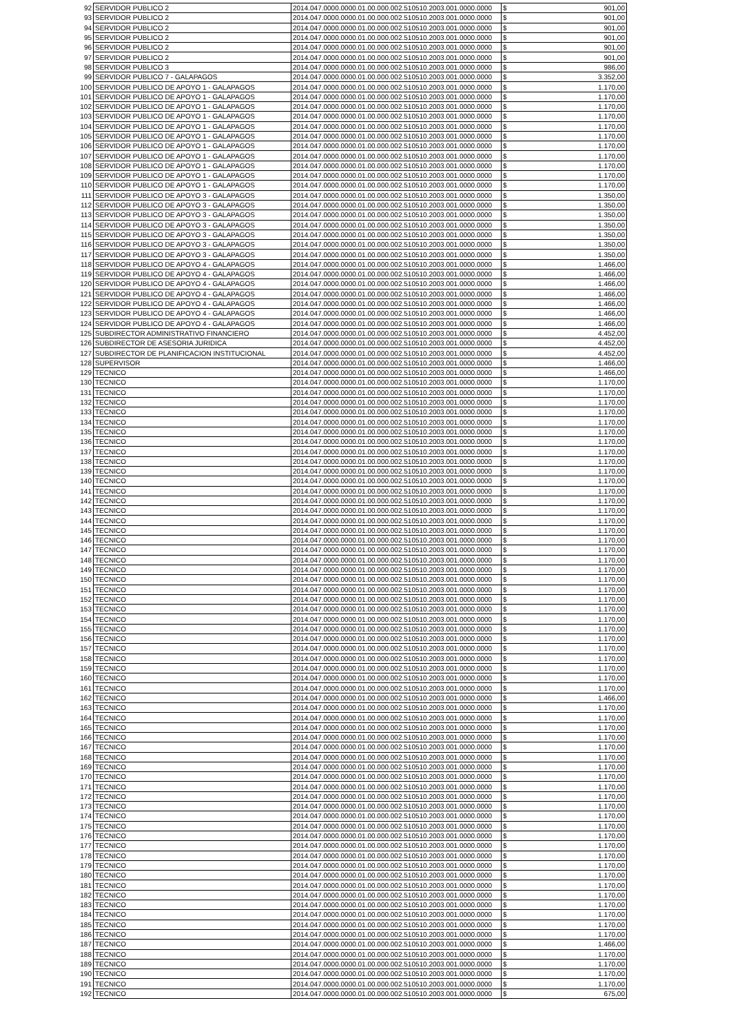| 92 | SERVIDOR PUBLICO 2 | 2014.047.0000.0000.01.00.000.002.510510.2003.001.0000.0000 | $ | 901,00 |
| 93 | SERVIDOR PUBLICO 2 | 2014.047.0000.0000.01.00.000.002.510510.2003.001.0000.0000 | $ | 901,00 |
| 94 | SERVIDOR PUBLICO 2 | 2014.047.0000.0000.01.00.000.002.510510.2003.001.0000.0000 | $ | 901,00 |
| 95 | SERVIDOR PUBLICO 2 | 2014.047.0000.0000.01.00.000.002.510510.2003.001.0000.0000 | $ | 901,00 |
| 96 | SERVIDOR PUBLICO 2 | 2014.047.0000.0000.01.00.000.002.510510.2003.001.0000.0000 | $ | 901,00 |
| 97 | SERVIDOR PUBLICO 2 | 2014.047.0000.0000.01.00.000.002.510510.2003.001.0000.0000 | $ | 901,00 |
| 98 | SERVIDOR PUBLICO 3 | 2014.047.0000.0000.01.00.000.002.510510.2003.001.0000.0000 | $ | 986,00 |
| 99 | SERVIDOR PUBLICO 7 - GALAPAGOS | 2014.047.0000.0000.01.00.000.002.510510.2003.001.0000.0000 | $ | 3.352,00 |
| 100 | SERVIDOR PUBLICO DE APOYO 1 - GALAPAGOS | 2014.047.0000.0000.01.00.000.002.510510.2003.001.0000.0000 | $ | 1.170,00 |
| 101 | SERVIDOR PUBLICO DE APOYO 1 - GALAPAGOS | 2014.047.0000.0000.01.00.000.002.510510.2003.001.0000.0000 | $ | 1.170,00 |
| 102 | SERVIDOR PUBLICO DE APOYO 1 - GALAPAGOS | 2014.047.0000.0000.01.00.000.002.510510.2003.001.0000.0000 | $ | 1.170,00 |
| 103 | SERVIDOR PUBLICO DE APOYO 1 - GALAPAGOS | 2014.047.0000.0000.01.00.000.002.510510.2003.001.0000.0000 | $ | 1.170,00 |
| 104 | SERVIDOR PUBLICO DE APOYO 1 - GALAPAGOS | 2014.047.0000.0000.01.00.000.002.510510.2003.001.0000.0000 | $ | 1.170,00 |
| 105 | SERVIDOR PUBLICO DE APOYO 1 - GALAPAGOS | 2014.047.0000.0000.01.00.000.002.510510.2003.001.0000.0000 | $ | 1.170,00 |
| 106 | SERVIDOR PUBLICO DE APOYO 1 - GALAPAGOS | 2014.047.0000.0000.01.00.000.002.510510.2003.001.0000.0000 | $ | 1.170,00 |
| 107 | SERVIDOR PUBLICO DE APOYO 1 - GALAPAGOS | 2014.047.0000.0000.01.00.000.002.510510.2003.001.0000.0000 | $ | 1.170,00 |
| 108 | SERVIDOR PUBLICO DE APOYO 1 - GALAPAGOS | 2014.047.0000.0000.01.00.000.002.510510.2003.001.0000.0000 | $ | 1.170,00 |
| 109 | SERVIDOR PUBLICO DE APOYO 1 - GALAPAGOS | 2014.047.0000.0000.01.00.000.002.510510.2003.001.0000.0000 | $ | 1.170,00 |
| 110 | SERVIDOR PUBLICO DE APOYO 1 - GALAPAGOS | 2014.047.0000.0000.01.00.000.002.510510.2003.001.0000.0000 | $ | 1.170,00 |
| 111 | SERVIDOR PUBLICO DE APOYO 3 - GALAPAGOS | 2014.047.0000.0000.01.00.000.002.510510.2003.001.0000.0000 | $ | 1.350,00 |
| 112 | SERVIDOR PUBLICO DE APOYO 3 - GALAPAGOS | 2014.047.0000.0000.01.00.000.002.510510.2003.001.0000.0000 | $ | 1.350,00 |
| 113 | SERVIDOR PUBLICO DE APOYO 3 - GALAPAGOS | 2014.047.0000.0000.01.00.000.002.510510.2003.001.0000.0000 | $ | 1.350,00 |
| 114 | SERVIDOR PUBLICO DE APOYO 3 - GALAPAGOS | 2014.047.0000.0000.01.00.000.002.510510.2003.001.0000.0000 | $ | 1.350,00 |
| 115 | SERVIDOR PUBLICO DE APOYO 3 - GALAPAGOS | 2014.047.0000.0000.01.00.000.002.510510.2003.001.0000.0000 | $ | 1.350,00 |
| 116 | SERVIDOR PUBLICO DE APOYO 3 - GALAPAGOS | 2014.047.0000.0000.01.00.000.002.510510.2003.001.0000.0000 | $ | 1.350,00 |
| 117 | SERVIDOR PUBLICO DE APOYO 3 - GALAPAGOS | 2014.047.0000.0000.01.00.000.002.510510.2003.001.0000.0000 | $ | 1.350,00 |
| 118 | SERVIDOR PUBLICO DE APOYO 4 - GALAPAGOS | 2014.047.0000.0000.01.00.000.002.510510.2003.001.0000.0000 | $ | 1.466,00 |
| 119 | SERVIDOR PUBLICO DE APOYO 4 - GALAPAGOS | 2014.047.0000.0000.01.00.000.002.510510.2003.001.0000.0000 | $ | 1.466,00 |
| 120 | SERVIDOR PUBLICO DE APOYO 4 - GALAPAGOS | 2014.047.0000.0000.01.00.000.002.510510.2003.001.0000.0000 | $ | 1.466,00 |
| 121 | SERVIDOR PUBLICO DE APOYO 4 - GALAPAGOS | 2014.047.0000.0000.01.00.000.002.510510.2003.001.0000.0000 | $ | 1.466,00 |
| 122 | SERVIDOR PUBLICO DE APOYO 4 - GALAPAGOS | 2014.047.0000.0000.01.00.000.002.510510.2003.001.0000.0000 | $ | 1.466,00 |
| 123 | SERVIDOR PUBLICO DE APOYO 4 - GALAPAGOS | 2014.047.0000.0000.01.00.000.002.510510.2003.001.0000.0000 | $ | 1.466,00 |
| 124 | SERVIDOR PUBLICO DE APOYO 4 - GALAPAGOS | 2014.047.0000.0000.01.00.000.002.510510.2003.001.0000.0000 | $ | 1.466,00 |
| 125 | SUBDIRECTOR ADMINISTRATIVO FINANCIERO | 2014.047.0000.0000.01.00.000.002.510510.2003.001.0000.0000 | $ | 4.452,00 |
| 126 | SUBDIRECTOR DE ASESORIA JURIDICA | 2014.047.0000.0000.01.00.000.002.510510.2003.001.0000.0000 | $ | 4.452,00 |
| 127 | SUBDIRECTOR DE PLANIFICACION INSTITUCIONAL | 2014.047.0000.0000.01.00.000.002.510510.2003.001.0000.0000 | $ | 4.452,00 |
| 128 | SUPERVISOR | 2014.047.0000.0000.01.00.000.002.510510.2003.001.0000.0000 | $ | 1.466,00 |
| 129 | TECNICO | 2014.047.0000.0000.01.00.000.002.510510.2003.001.0000.0000 | $ | 1.466,00 |
| 130 | TECNICO | 2014.047.0000.0000.01.00.000.002.510510.2003.001.0000.0000 | $ | 1.170,00 |
| 131 | TECNICO | 2014.047.0000.0000.01.00.000.002.510510.2003.001.0000.0000 | $ | 1.170,00 |
| 132 | TECNICO | 2014.047.0000.0000.01.00.000.002.510510.2003.001.0000.0000 | $ | 1.170,00 |
| 133 | TECNICO | 2014.047.0000.0000.01.00.000.002.510510.2003.001.0000.0000 | $ | 1.170,00 |
| 134 | TECNICO | 2014.047.0000.0000.01.00.000.002.510510.2003.001.0000.0000 | $ | 1.170,00 |
| 135 | TECNICO | 2014.047.0000.0000.01.00.000.002.510510.2003.001.0000.0000 | $ | 1.170,00 |
| 136 | TECNICO | 2014.047.0000.0000.01.00.000.002.510510.2003.001.0000.0000 | $ | 1.170,00 |
| 137 | TECNICO | 2014.047.0000.0000.01.00.000.002.510510.2003.001.0000.0000 | $ | 1.170,00 |
| 138 | TECNICO | 2014.047.0000.0000.01.00.000.002.510510.2003.001.0000.0000 | $ | 1.170,00 |
| 139 | TECNICO | 2014.047.0000.0000.01.00.000.002.510510.2003.001.0000.0000 | $ | 1.170,00 |
| 140 | TECNICO | 2014.047.0000.0000.01.00.000.002.510510.2003.001.0000.0000 | $ | 1.170,00 |
| 141 | TECNICO | 2014.047.0000.0000.01.00.000.002.510510.2003.001.0000.0000 | $ | 1.170,00 |
| 142 | TECNICO | 2014.047.0000.0000.01.00.000.002.510510.2003.001.0000.0000 | $ | 1.170,00 |
| 143 | TECNICO | 2014.047.0000.0000.01.00.000.002.510510.2003.001.0000.0000 | $ | 1.170,00 |
| 144 | TECNICO | 2014.047.0000.0000.01.00.000.002.510510.2003.001.0000.0000 | $ | 1.170,00 |
| 145 | TECNICO | 2014.047.0000.0000.01.00.000.002.510510.2003.001.0000.0000 | $ | 1.170,00 |
| 146 | TECNICO | 2014.047.0000.0000.01.00.000.002.510510.2003.001.0000.0000 | $ | 1.170,00 |
| 147 | TECNICO | 2014.047.0000.0000.01.00.000.002.510510.2003.001.0000.0000 | $ | 1.170,00 |
| 148 | TECNICO | 2014.047.0000.0000.01.00.000.002.510510.2003.001.0000.0000 | $ | 1.170,00 |
| 149 | TECNICO | 2014.047.0000.0000.01.00.000.002.510510.2003.001.0000.0000 | $ | 1.170,00 |
| 150 | TECNICO | 2014.047.0000.0000.01.00.000.002.510510.2003.001.0000.0000 | $ | 1.170,00 |
| 151 | TECNICO | 2014.047.0000.0000.01.00.000.002.510510.2003.001.0000.0000 | $ | 1.170,00 |
| 152 | TECNICO | 2014.047.0000.0000.01.00.000.002.510510.2003.001.0000.0000 | $ | 1.170,00 |
| 153 | TECNICO | 2014.047.0000.0000.01.00.000.002.510510.2003.001.0000.0000 | $ | 1.170,00 |
| 154 | TECNICO | 2014.047.0000.0000.01.00.000.002.510510.2003.001.0000.0000 | $ | 1.170,00 |
| 155 | TECNICO | 2014.047.0000.0000.01.00.000.002.510510.2003.001.0000.0000 | $ | 1.170,00 |
| 156 | TECNICO | 2014.047.0000.0000.01.00.000.002.510510.2003.001.0000.0000 | $ | 1.170,00 |
| 157 | TECNICO | 2014.047.0000.0000.01.00.000.002.510510.2003.001.0000.0000 | $ | 1.170,00 |
| 158 | TECNICO | 2014.047.0000.0000.01.00.000.002.510510.2003.001.0000.0000 | $ | 1.170,00 |
| 159 | TECNICO | 2014.047.0000.0000.01.00.000.002.510510.2003.001.0000.0000 | $ | 1.170,00 |
| 160 | TECNICO | 2014.047.0000.0000.01.00.000.002.510510.2003.001.0000.0000 | $ | 1.170,00 |
| 161 | TECNICO | 2014.047.0000.0000.01.00.000.002.510510.2003.001.0000.0000 | $ | 1.170,00 |
| 162 | TECNICO | 2014.047.0000.0000.01.00.000.002.510510.2003.001.0000.0000 | $ | 1.466,00 |
| 163 | TECNICO | 2014.047.0000.0000.01.00.000.002.510510.2003.001.0000.0000 | $ | 1.170,00 |
| 164 | TECNICO | 2014.047.0000.0000.01.00.000.002.510510.2003.001.0000.0000 | $ | 1.170,00 |
| 165 | TECNICO | 2014.047.0000.0000.01.00.000.002.510510.2003.001.0000.0000 | $ | 1.170,00 |
| 166 | TECNICO | 2014.047.0000.0000.01.00.000.002.510510.2003.001.0000.0000 | $ | 1.170,00 |
| 167 | TECNICO | 2014.047.0000.0000.01.00.000.002.510510.2003.001.0000.0000 | $ | 1.170,00 |
| 168 | TECNICO | 2014.047.0000.0000.01.00.000.002.510510.2003.001.0000.0000 | $ | 1.170,00 |
| 169 | TECNICO | 2014.047.0000.0000.01.00.000.002.510510.2003.001.0000.0000 | $ | 1.170,00 |
| 170 | TECNICO | 2014.047.0000.0000.01.00.000.002.510510.2003.001.0000.0000 | $ | 1.170,00 |
| 171 | TECNICO | 2014.047.0000.0000.01.00.000.002.510510.2003.001.0000.0000 | $ | 1.170,00 |
| 172 | TECNICO | 2014.047.0000.0000.01.00.000.002.510510.2003.001.0000.0000 | $ | 1.170,00 |
| 173 | TECNICO | 2014.047.0000.0000.01.00.000.002.510510.2003.001.0000.0000 | $ | 1.170,00 |
| 174 | TECNICO | 2014.047.0000.0000.01.00.000.002.510510.2003.001.0000.0000 | $ | 1.170,00 |
| 175 | TECNICO | 2014.047.0000.0000.01.00.000.002.510510.2003.001.0000.0000 | $ | 1.170,00 |
| 176 | TECNICO | 2014.047.0000.0000.01.00.000.002.510510.2003.001.0000.0000 | $ | 1.170,00 |
| 177 | TECNICO | 2014.047.0000.0000.01.00.000.002.510510.2003.001.0000.0000 | $ | 1.170,00 |
| 178 | TECNICO | 2014.047.0000.0000.01.00.000.002.510510.2003.001.0000.0000 | $ | 1.170,00 |
| 179 | TECNICO | 2014.047.0000.0000.01.00.000.002.510510.2003.001.0000.0000 | $ | 1.170,00 |
| 180 | TECNICO | 2014.047.0000.0000.01.00.000.002.510510.2003.001.0000.0000 | $ | 1.170,00 |
| 181 | TECNICO | 2014.047.0000.0000.01.00.000.002.510510.2003.001.0000.0000 | $ | 1.170,00 |
| 182 | TECNICO | 2014.047.0000.0000.01.00.000.002.510510.2003.001.0000.0000 | $ | 1.170,00 |
| 183 | TECNICO | 2014.047.0000.0000.01.00.000.002.510510.2003.001.0000.0000 | $ | 1.170,00 |
| 184 | TECNICO | 2014.047.0000.0000.01.00.000.002.510510.2003.001.0000.0000 | $ | 1.170,00 |
| 185 | TECNICO | 2014.047.0000.0000.01.00.000.002.510510.2003.001.0000.0000 | $ | 1.170,00 |
| 186 | TECNICO | 2014.047.0000.0000.01.00.000.002.510510.2003.001.0000.0000 | $ | 1.170,00 |
| 187 | TECNICO | 2014.047.0000.0000.01.00.000.002.510510.2003.001.0000.0000 | $ | 1.466,00 |
| 188 | TECNICO | 2014.047.0000.0000.01.00.000.002.510510.2003.001.0000.0000 | $ | 1.170,00 |
| 189 | TECNICO | 2014.047.0000.0000.01.00.000.002.510510.2003.001.0000.0000 | $ | 1.170,00 |
| 190 | TECNICO | 2014.047.0000.0000.01.00.000.002.510510.2003.001.0000.0000 | $ | 1.170,00 |
| 191 | TECNICO | 2014.047.0000.0000.01.00.000.002.510510.2003.001.0000.0000 | $ | 1.170,00 |
| 192 | TECNICO | 2014.047.0000.0000.01.00.000.002.510510.2003.001.0000.0000 | $ | 675,00 |